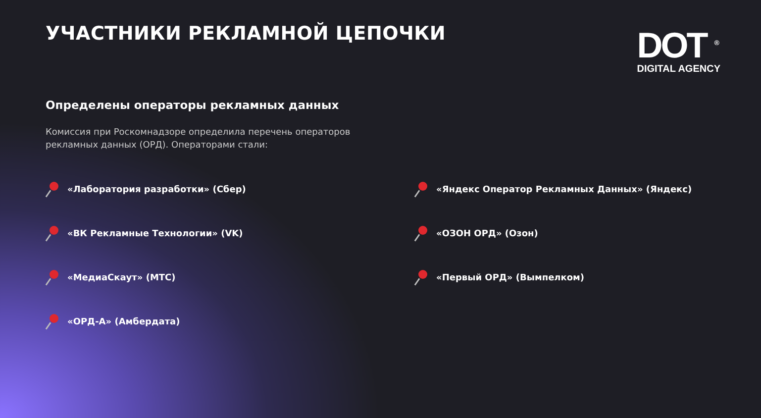УЧАСТНИКИ РЕКЛАМНОЙ ЦЕПОЧКИ
DOT <sup>®</sup>
DIGITAL AGENCY
Определены операторы рекламных данных
Комиссия при Роскомнадзоре определила перечень операторов рекламных данных (ОРД). Операторами стали:
«Лаборатория разработки» (Сбер)
«Яндекс Оператор Рекламных Данных» (Яндекс)
«ВК Рекламные Технологии» (VK)
«ОЗОН ОРД» (Озон)
«МедиаСкаут» (МТС)
«Первый ОРД» (Вымпелком)
«ОРД-А» (Амбердата)